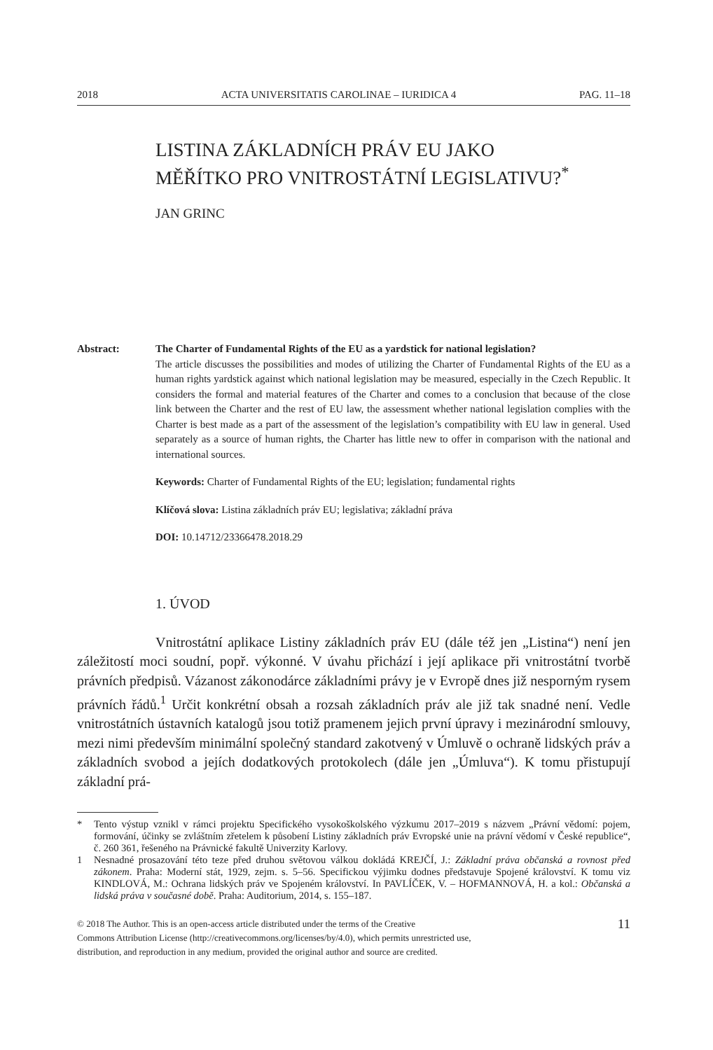2018 ACTA UNIVERSITATIS CAROLINAE – IURIDICA 4 PAG. 11–18
LISTINA ZÁKLADNÍCH PRÁV EU JAKO
MĚŘÍTKO PRO VNITROSTÁTNÍ LEGISLATIVU?<sup>*</sup>
JAN GRINC
Abstract: The Charter of Fundamental Rights of the EU as a yardstick for national legislation?
The article discusses the possibilities and modes of utilizing the Charter of Fundamental Rights of the EU as a human rights yardstick against which national legislation may be measured, especially in the Czech Republic. It considers the formal and material features of the Charter and comes to a conclusion that because of the close link between the Charter and the rest of EU law, the assessment whether national legislation complies with the Charter is best made as a part of the assessment of the legislation’s compatibility with EU law in general. Used separately as a source of human rights, the Charter has little new to offer in comparison with the national and international sources.
Keywords: Charter of Fundamental Rights of the EU; legislation; fundamental rights
Klíčová slova: Listina základních práv EU; legislativa; základní práva
DOI: 10.14712/23366478.2018.29
1. ÚVOD
Vnitrostátní aplikace Listiny základních práv EU (dále též jen „Listina“) není jen záležitostí moci soudní, popř. výkonné. V úvahu přichází i její aplikace při vnitrostátní tvorbě právních předpisů. Vázanost zákonodárce základními právy je v Evropě dnes již nesporným rysem právních řádů.<sup>1</sup> Určit konkrétní obsah a rozsah základních práv ale již tak snadné není. Vedle vnitrostátních ústavních katalogů jsou totiž pramenem jejich první úpravy i mezinárodní smlouvy, mezi nimi především minimální společný standard zakotvený v Úmluvě o ochraně lidských práv a základních svobod a jejích dodatkových protokolech (dále jen „Úmluva“). K tomu přistupují základní prá-
* Tento výstup vznikl v rámci projektu Specifického vysokoškolského výzkumu 2017–2019 s názvem „Právní vědomí: pojem, formování, účinky se zvláštním zřetelem k působení Listiny základních práv Evropské unie na právní vědomí v České republice“, č. 260 361, řešeného na Právnické fakultě Univerzity Karlovy.
1 Nesnadné prosazování této teze před druhou světovou válkou dokládá KREJČÍ, J.: Základní práva občanská a rovnost před zákonem. Praha: Moderní stát, 1929, zejm. s. 5–56. Specifickou výjimku dodnes představuje Spojené království. K tomu viz KINDLOVÁ, M.: Ochrana lidských práv ve Spojeném království. In PAVLÍČEK, V. – HOFMANNOVÁ, H. a kol.: Občanská a lidská práva v současné době. Praha: Auditorium, 2014, s. 155–187.
© 2018 The Author. This is an open-access article distributed under the terms of the Creative
Commons Attribution License (http://creativecommons.org/licenses/by/4.0), which permits unrestricted use,
distribution, and reproduction in any medium, provided the original author and source are credited.
11